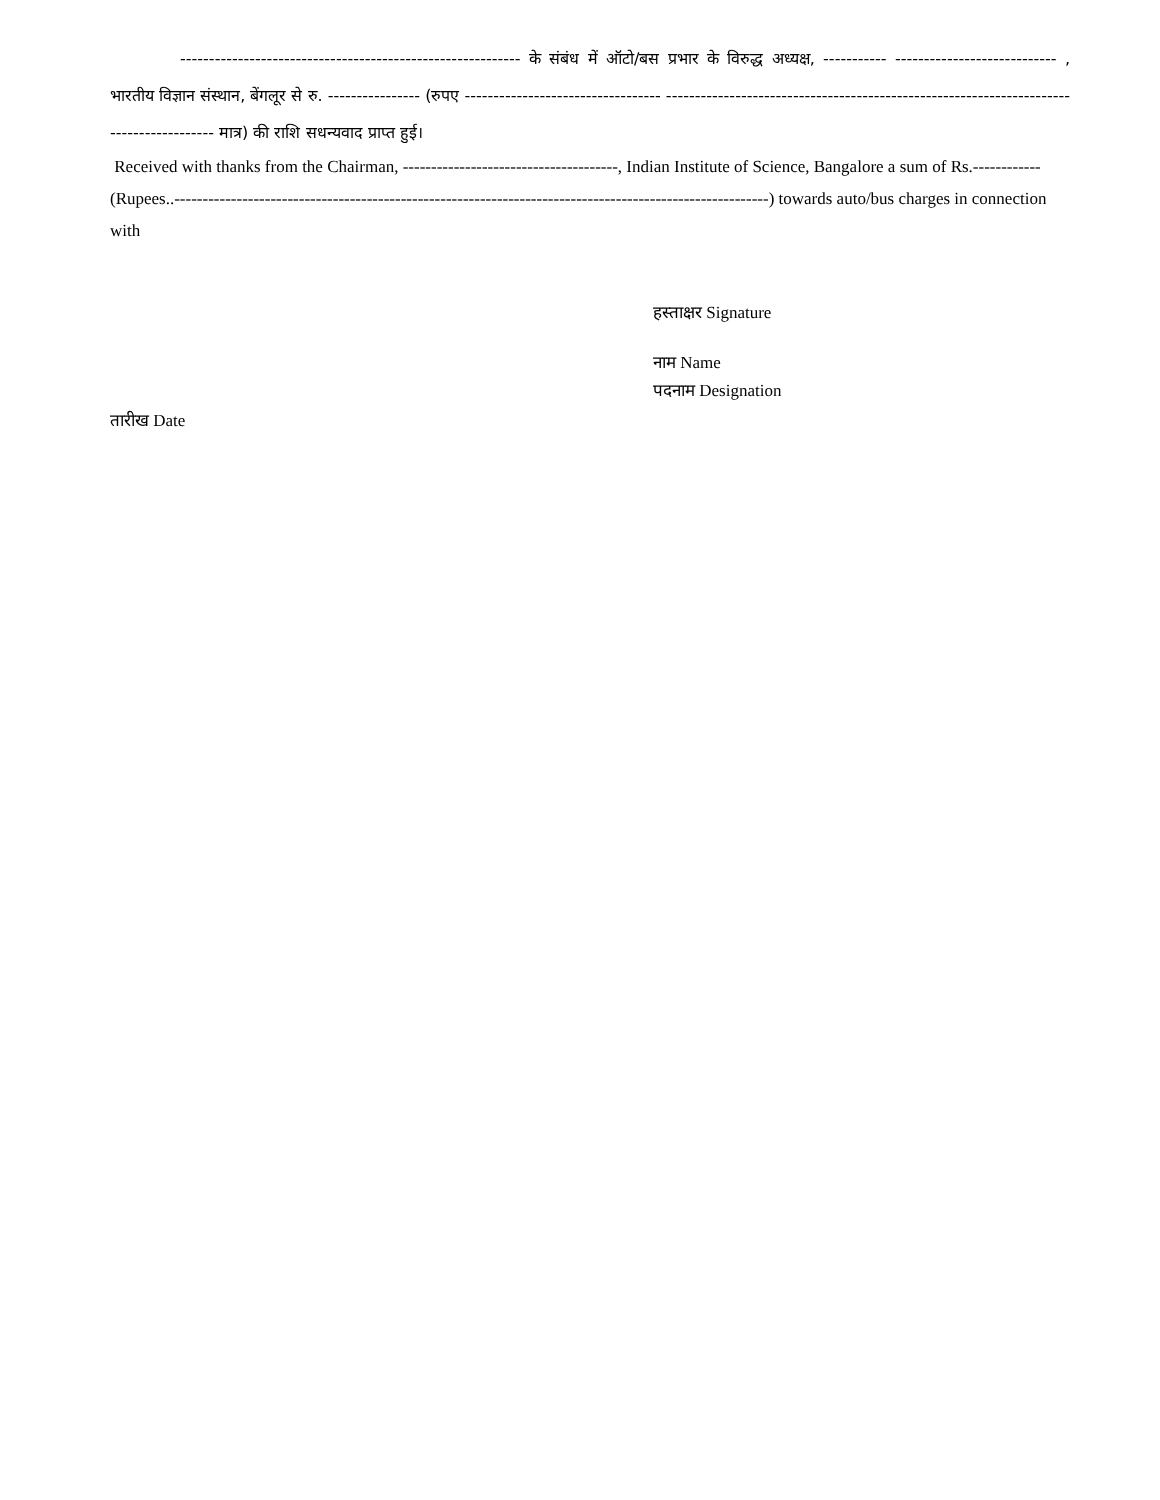----------------------------------------------------------- के संबंध में ऑटो/बस प्रभार के विरुद्ध अध्यक्ष, ----------- ---------------------------- , भारतीय विज्ञान संस्थान, बेंगलूर से रु. ---------------- (रुपए ---------------------------------- ---------------------------------------------------------------------------------------- मात्र) की राशि सधन्यवाद प्राप्त हुई।
Received with thanks from the Chairman, --------------------------------------, Indian Institute of Science, Bangalore a sum of Rs.------------(Rupees..---------------------------------------------------------------------------------------------------------) towards auto/bus charges in connection with
हस्ताक्षर Signature
नाम Name
पदनाम Designation
तारीख Date